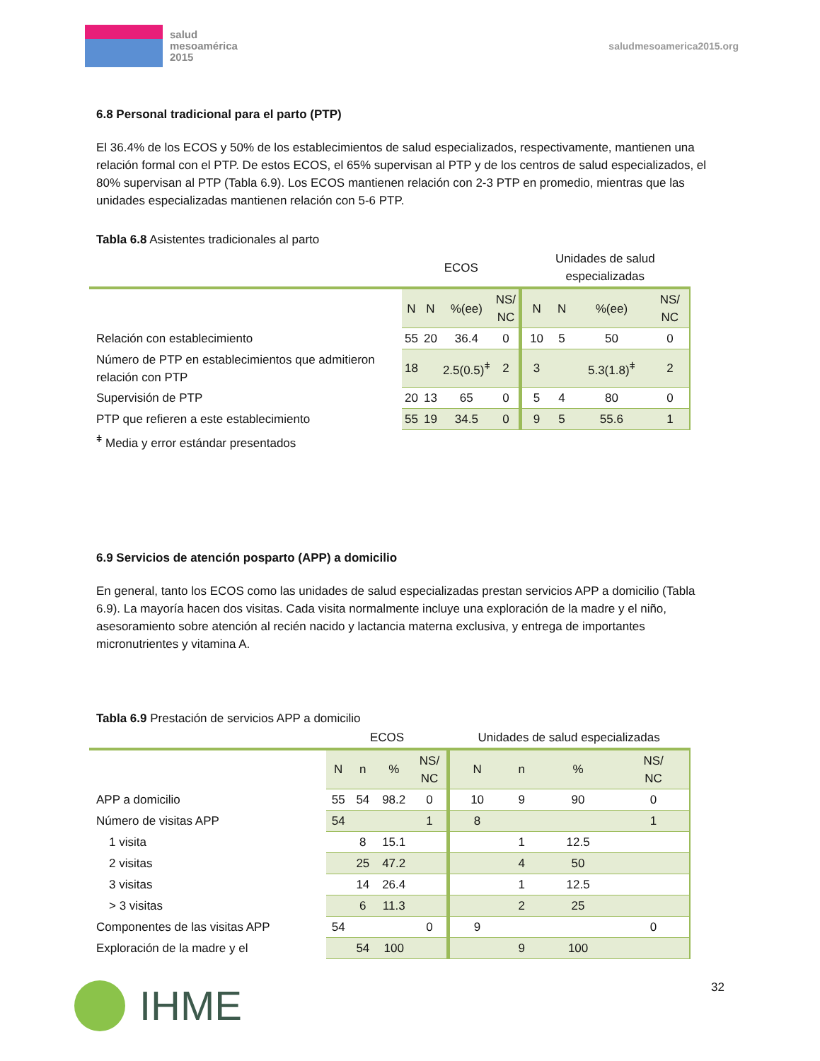salud
mesoamérica
2015
saludmesoamerica2015.org
6.8 Personal tradicional para el parto (PTP)
El 36.4% de los ECOS y 50% de los establecimientos de salud especializados, respectivamente, mantienen una relación formal con el PTP. De estos ECOS, el 65% supervisan al PTP y de los centros de salud especializados, el 80% supervisan al PTP (Tabla 6.9). Los ECOS mantienen relación con 2-3 PTP en promedio, mientras que las unidades especializadas mantienen relación con 5-6 PTP.
Tabla 6.8 Asistentes tradicionales al parto
| | ECOS | | | | Unidades de salud especializadas | | | |
| | N | N | %(ee) | NS/ NC | N | N | %(ee) | NS/ NC |
| Relación con establecimiento | 55 | 20 | 36.4 | 0 | 10 | 5 | 50 | 0 |
| Número de PTP en establecimientos que admitieron relación con PTP | 18 | | 2.5(0.5)<sup>ǂ</sup> | 2 | 3 | | 5.3(1.8)<sup>ǂ</sup> | 2 |
| Supervisión de PTP | 20 | 13 | 65 | 0 | 5 | 4 | 80 | 0 |
| PTP que refieren a este establecimiento | 55 | 19 | 34.5 | 0 | 9 | 5 | 55.6 | 1 |
<sup>ǂ</sup> Media y error estándar presentados
6.9 Servicios de atención posparto (APP) a domicilio
En general, tanto los ECOS como las unidades de salud especializadas prestan servicios APP a domicilio (Tabla 6.9). La mayoría hacen dos visitas. Cada visita normalmente incluye una exploración de la madre y el niño, asesoramiento sobre atención al recién nacido y lactancia materna exclusiva, y entrega de importantes micronutrientes y vitamina A.
Tabla 6.9 Prestación de servicios APP a domicilio
| | ECOS | | | | Unidades de salud especializadas | | | |
| | N | n | % | NS/ NC | N | n | % | NS/ NC |
| APP a domicilio | 55 | 54 | 98.2 | 0 | 10 | 9 | 90 | 0 |
| Número de visitas APP | 54 | | | 1 | 8 | | | 1 |
| 1 visita | | 8 | 15.1 | | | 1 | 12.5 | |
| 2 visitas | | 25 | 47.2 | | | 4 | 50 | |
| 3 visitas | | 14 | 26.4 | | | 1 | 12.5 | |
| > 3 visitas | | 6 | 11.3 | | | 2 | 25 | |
| Componentes de las visitas APP | 54 | | | 0 | 9 | | | 0 |
| Exploración de la madre y el | | 54 | 100 | | | 9 | 100 | |
IHME
32